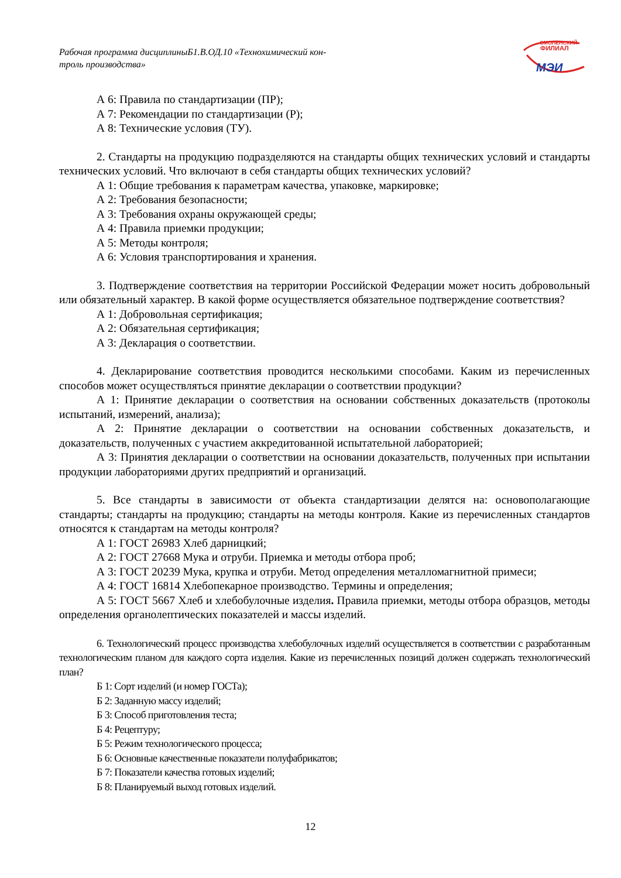Рабочая программа дисциплиныБ1.В.ОД.10 «Технохимический кон-
троль производства»
СМОЛЕНСКИЙ
ФИЛИАЛ
МЭИ
А 6: Правила по стандартизации (ПР);
А 7: Рекомендации по стандартизации (Р);
А 8: Технические условия (ТУ).
2. Стандарты на продукцию подразделяются на стандарты общих технических условий и стандарты технических условий. Что включают в себя стандарты общих технических условий?
А 1: Общие требования к параметрам качества, упаковке, маркировке;
А 2: Требования безопасности;
А 3: Требования охраны окружающей среды;
А 4: Правила приемки продукции;
А 5: Методы контроля;
А 6: Условия транспортирования и хранения.
3. Подтверждение соответствия на территории Российской Федерации может носить добровольный или обязательный характер. В какой форме осуществляется обязательное подтверждение соответствия?
А 1: Добровольная сертификация;
А 2: Обязательная сертификация;
А 3: Декларация о соответствии.
4. Декларирование соответствия проводится несколькими способами. Каким из перечисленных способов может осуществляться принятие декларации о соответствии продукции?
А 1: Принятие декларации о соответствия на основании собственных доказательств (протоколы испытаний, измерений, анализа);
А 2: Принятие декларации о соответствии на основании собственных доказательств, и доказательств, полученных с участием аккредитованной испытательной лабораторией;
А 3: Принятия декларации о соответствии на основании доказательств, полученных при испытании продукции лабораториями других предприятий и организаций.
5. Все стандарты в зависимости от объекта стандартизации делятся на: основополагающие стандарты; стандарты на продукцию; стандарты на методы контроля. Какие из перечисленных стандартов относятся к стандартам на методы контроля?
А 1: ГОСТ 26983 Хлеб дарницкий;
А 2: ГОСТ 27668 Мука и отруби. Приемка и методы отбора проб;
А 3: ГОСТ 20239 Мука, крупка и отруби. Метод определения металломагнитной примеси;
А 4: ГОСТ 16814 Хлебопекарное производство. Термины и определения;
А 5: ГОСТ 5667 Хлеб и хлебобулочные изделия. Правила приемки, методы отбора образцов, методы определения органолептических показателей и массы изделий.
6. Технологический процесс производства хлебобулочных изделий осуществляется в соответствии с разработанным технологическим планом для каждого сорта изделия. Какие из перечисленных позиций должен содержать технологический план?
Б 1: Сорт изделий (и номер ГОСТа);
Б 2: Заданную массу изделий;
Б 3: Способ приготовления теста;
Б 4: Рецептуру;
Б 5: Режим технологического процесса;
Б 6: Основные качественные показатели полуфабрикатов;
Б 7: Показатели качества готовых изделий;
Б 8: Планируемый выход готовых изделий.
12